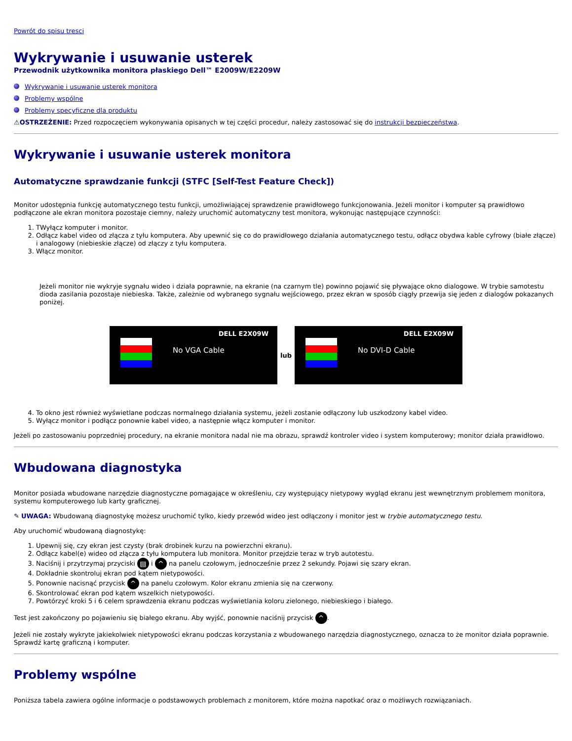Powrót do spisu tresci
Wykrywanie i usuwanie usterek
Przewodnik użytkownika monitora płaskiego Dell™ E2009W/E2209W
Wykrywanie i usuwanie usterek monitora
Problemy wspólne
Problemy specyficzne dla produktu
⚠OSTRZEŻENIE: Przed rozpoczęciem wykonywania opisanych w tej części procedur, należy zastosować się do instrukcji bezpieczeństwa.
Wykrywanie i usuwanie usterek monitora
Automatyczne sprawdzanie funkcji (STFC [Self-Test Feature Check])
Monitor udostępnia funkcję automatycznego testu funkcji, umożliwiającej sprawdzenie prawidłowego funkcjonowania. Jeżeli monitor i komputer są prawidłowo podłączone ale ekran monitora pozostaje ciemny, należy uruchomić automatyczny test monitora, wykonując następujące czynności:
1. TWyłącz komputer i monitor.
2. Odłącz kabel video od złącza z tyłu komputera. Aby upewnić się co do prawidłowego działania automatycznego testu, odłącz obydwa kable cyfrowy (białe złącze) i analogowy (niebieskie złącze) od złączy z tyłu komputera.
3. Włącz monitor.
Jeżeli monitor nie wykryje sygnału wideo i działa poprawnie, na ekranie (na czarnym tle) powinno pojawić się pływające okno dialogowe. W trybie samotestu dioda zasilania pozostaje niebieska. Także, zależnie od wybranego sygnału wejściowego, przez ekran w sposób ciągły przewija się jeden z dialogów pokazanych poniżej.
DELL E2X09W
No VGA Cable
lub
DELL E2X09W
No DVI-D Cable
4. To okno jest również wyświetlane podczas normalnego działania systemu, jeżeli zostanie odłączony lub uszkodzony kabel video.
5. Wyłącz monitor i podłącz ponownie kabel video, a następnie włącz komputer i monitor.
Jeżeli po zastosowaniu poprzedniej procedury, na ekranie monitora nadal nie ma obrazu, sprawdź kontroler video i system komputerowy; monitor działa prawidłowo.
Wbudowana diagnostyka
Monitor posiada wbudowane narzędzie diagnostyczne pomagające w określeniu, czy występujący nietypowy wygląd ekranu jest wewnętrznym problemem monitora, systemu komputerowego lub karty graficznej.
✎ UWAGA: Wbudowaną diagnostykę możesz uruchomić tylko, kiedy przewód wideo jest odłączony i monitor jest w trybie automatycznego testu.
Aby uruchomić wbudowaną diagnostykę:
1. Upewnij się, czy ekran jest czysty (brak drobinek kurzu na powierzchni ekranu).
2. Odłącz kabel(e) wideo od złącza z tyłu komputera lub monitora. Monitor przejdzie teraz w tryb autotestu.
3. Naciśnij i przytrzymaj przyciski ▤ i ^ na panelu czołowym, jednocześnie przez 2 sekundy. Pojawi się szary ekran.
4. Dokładnie skontroluj ekran pod kątem nietypowości.
5. Ponownie nacisnąć przycisk ^ na panelu czołowym. Kolor ekranu zmienia się na czerwony.
6. Skontrolować ekran pod kątem wszelkich nietypowości.
7. Powtórzyć kroki 5 i 6 celem sprawdzenia ekranu podczas wyświetlania koloru zielonego, niebieskiego i białego.
Test jest zakończony po pojawieniu się białego ekranu. Aby wyjść, ponownie naciśnij przycisk ^.
Jeżeli nie zostały wykryte jakiekolwiek nietypowości ekranu podczas korzystania z wbudowanego narzędzia diagnostycznego, oznacza to że monitor działa poprawnie. Sprawdź kartę graficzną i komputer.
Problemy wspólne
Poniższa tabela zawiera ogólne informacje o podstawowych problemach z monitorem, które można napotkać oraz o możliwych rozwiązaniach.